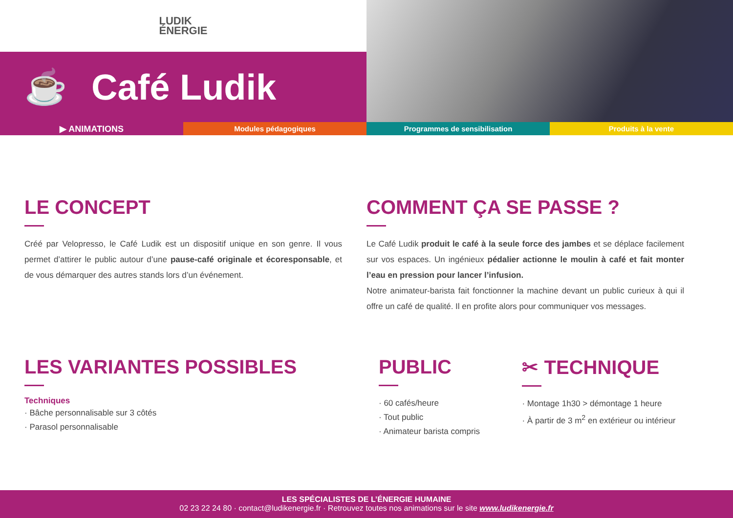LUDIK
ÉNERGIE
☕ Café Ludik
▶ ANIMATIONS
Modules pédagogiques Programmes de sensibilisation Produits à la vente
LE CONCEPT
Créé par Velopresso, le Café Ludik est un dispositif unique en son genre. Il vous permet d’attirer le public autour d’une pause-café originale et écoresponsable, et de vous démarquer des autres stands lors d’un événement.
COMMENT ÇA SE PASSE ?
Le Café Ludik produit le café à la seule force des jambes et se déplace facilement sur vos espaces. Un ingénieux pédalier actionne le moulin à café et fait monter l’eau en pression pour lancer l’infusion.
Notre animateur-barista fait fonctionner la machine devant un public curieux à qui il offre un café de qualité. Il en profite alors pour communiquer vos messages.
LES VARIANTES POSSIBLES
Techniques
· Bâche personnalisable sur 3 côtés
· Parasol personnalisable
PUBLIC
· 60 cafés/heure
· Tout public
· Animateur barista compris
✂ TECHNIQUE
· Montage 1h30 > démontage 1 heure
· À partir de 3 m<sup>2</sup> en extérieur ou intérieur
LES SPÉCIALISTES DE L’ÉNERGIE HUMAINE
02 23 22 24 80 · contact@ludikenergie.fr · Retrouvez toutes nos animations sur le site www.ludikenergie.fr